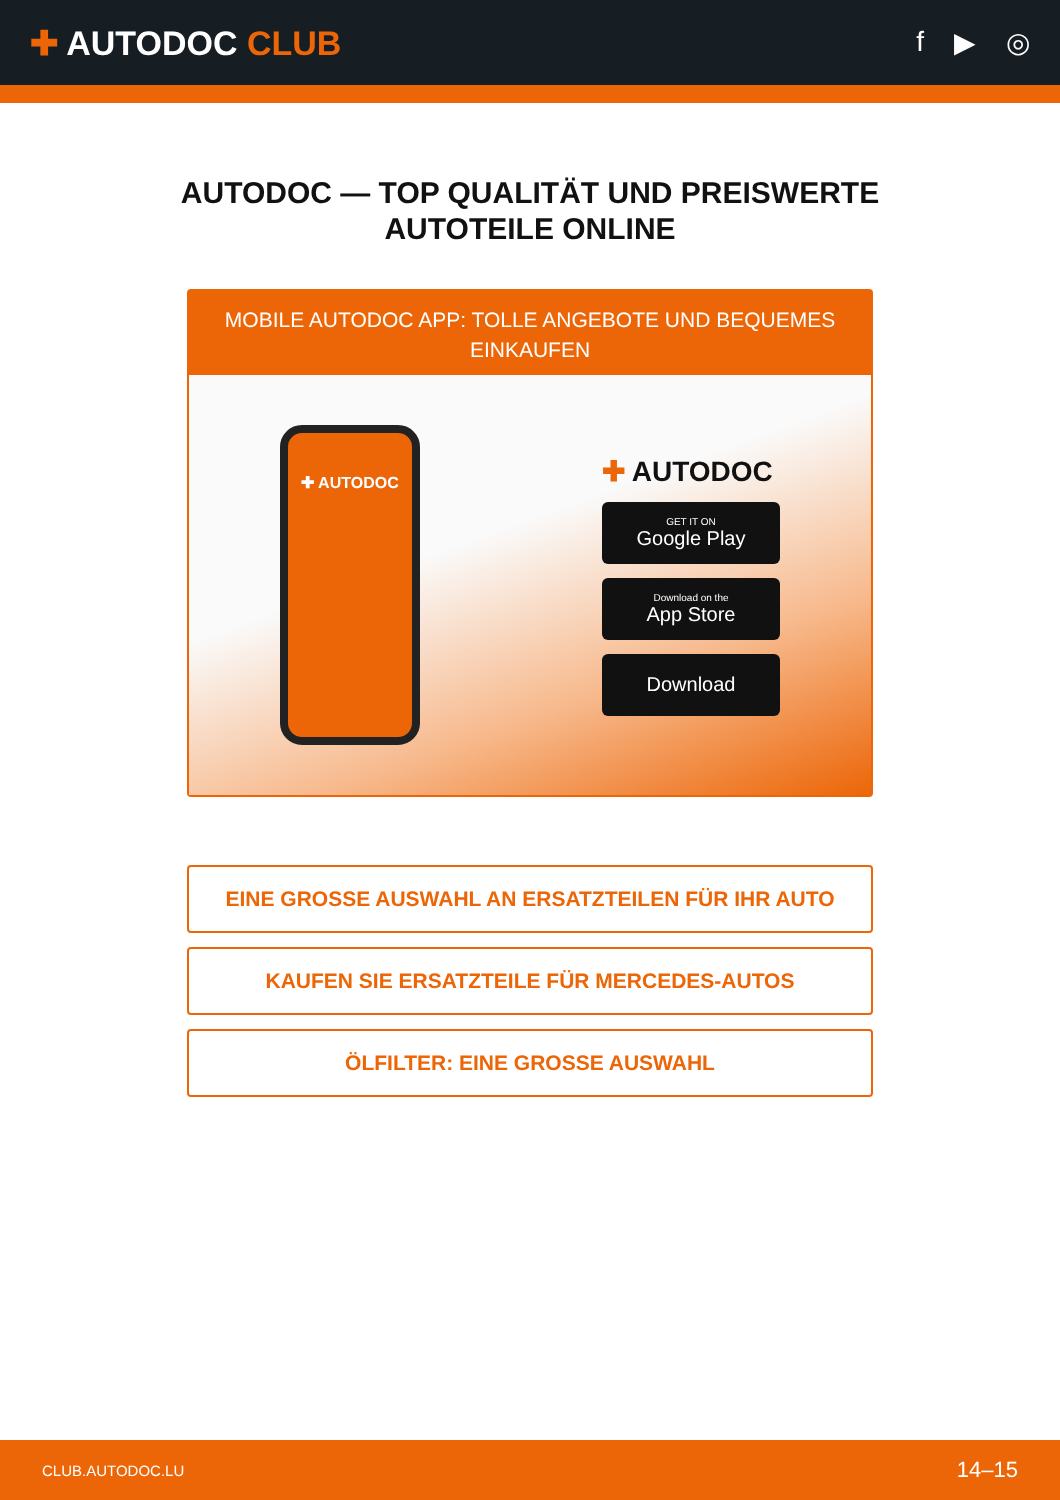✚ AUTODOC CLUB
f ▶ ◎
AUTODOC — TOP QUALITÄT UND PREISWERTE
AUTOTEILE ONLINE
MOBILE AUTODOC APP: TOLLE ANGEBOTE UND BEQUEMES EINKAUFEN
✚ AUTODOC
✚ AUTODOC
GET IT ON
Google Play
Download on the
App Store
Download
EINE GROSSE AUSWAHL AN ERSATZTEILEN FÜR IHR AUTO
KAUFEN SIE ERSATZTEILE FÜR MERCEDES-AUTOS
ÖLFILTER: EINE GROSSE AUSWAHL
CLUB.AUTODOC.LU 14–15